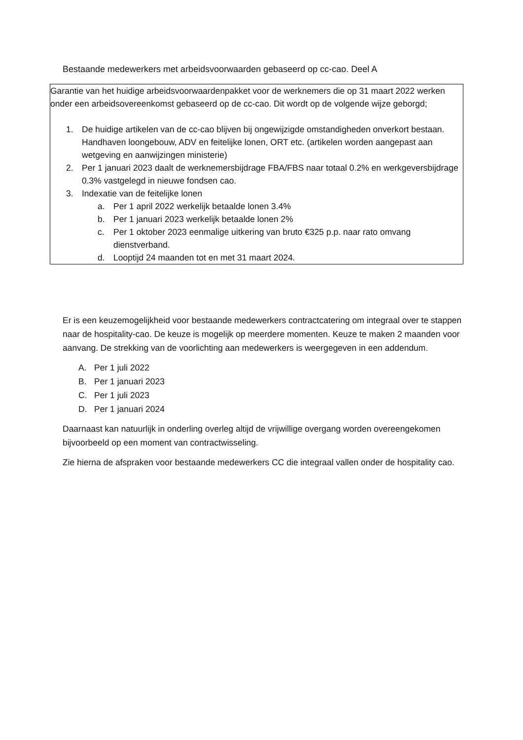Bestaande medewerkers met arbeidsvoorwaarden gebaseerd op cc-cao. Deel A
| Garantie van het huidige arbeidsvoorwaardenpakket voor de werknemers die op 31 maart 2022 werken onder een arbeidsovereenkomst gebaseerd op de cc-cao. Dit wordt op de volgende wijze geborgd; 1. De huidige artikelen van de cc-cao blijven bij ongewijzigde omstandigheden onverkort bestaan. Handhaven loongebouw, ADV en feitelijke lonen, ORT etc. (artikelen worden aangepast aan wetgeving en aanwijzingen ministerie) 2. Per 1 januari 2023 daalt de werknemersbijdrage FBA/FBS naar totaal 0.2% en werkgeversbijdrage 0.3% vastgelegd in nieuwe fondsen cao. 3. Indexatie van de feitelijke lonen a. Per 1 april 2022 werkelijk betaalde lonen 3.4% b. Per 1 januari 2023 werkelijk betaalde lonen 2% c. Per 1 oktober 2023 eenmalige uitkering van bruto €325 p.p. naar rato omvang dienstverband. d. Looptijd 24 maanden tot en met 31 maart 2024. |
Er is een keuzemogelijkheid voor bestaande medewerkers contractcatering om integraal over te stappen naar de hospitality-cao. De keuze is mogelijk op meerdere momenten. Keuze te maken 2 maanden voor aanvang. De strekking van de voorlichting aan medewerkers is weergegeven in een addendum.
A. Per 1 juli 2022
B. Per 1 januari 2023
C. Per 1 juli 2023
D. Per 1 januari 2024
Daarnaast kan natuurlijk in onderling overleg altijd de vrijwillige overgang worden overeengekomen bijvoorbeeld op een moment van contractwisseling.
Zie hierna de afspraken voor bestaande medewerkers CC die integraal vallen onder de hospitality cao.